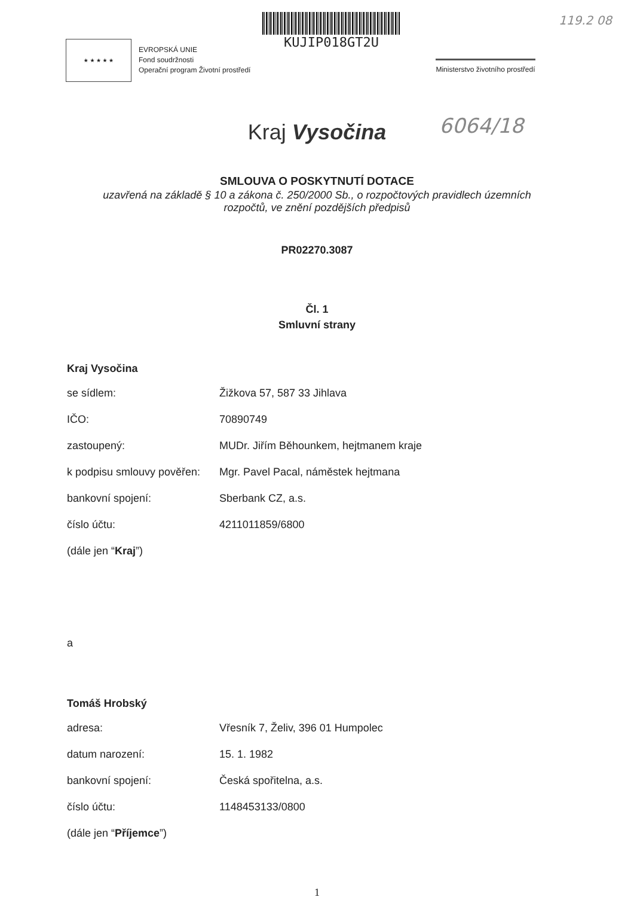★ ★ ★ ★ ★
EVROPSKÁ UNIE
Fond soudržnosti
Operační program Životní prostředí
KUJIP018GT2U
Ministerstvo životního prostředí
119.2 08
6064/18
Kraj Vysočina
SMLOUVA O POSKYTNUTÍ DOTACE
uzavřená na základě § 10 a zákona č. 250/2000 Sb., o rozpočtových pravidlech územních
rozpočtů, ve znění pozdějších předpisů
PR02270.3087
Čl. 1
Smluvní strany
Kraj Vysočina
se sídlem: Žižkova 57, 587 33 Jihlava
IČO: 70890749
zastoupený: MUDr. Jiřím Běhounkem, hejtmanem kraje
k podpisu smlouvy pověřen: Mgr. Pavel Pacal, náměstek hejtmana
bankovní spojení: Sberbank CZ, a.s.
číslo účtu: 4211011859/6800
(dále jen “Kraj”)
a
Tomáš Hrobský
adresa: Vřesník 7, Želiv, 396 01 Humpolec
datum narození: 15. 1. 1982
bankovní spojení: Česká spořitelna, a.s.
číslo účtu: 1148453133/0800
(dále jen “Příjemce”)
1